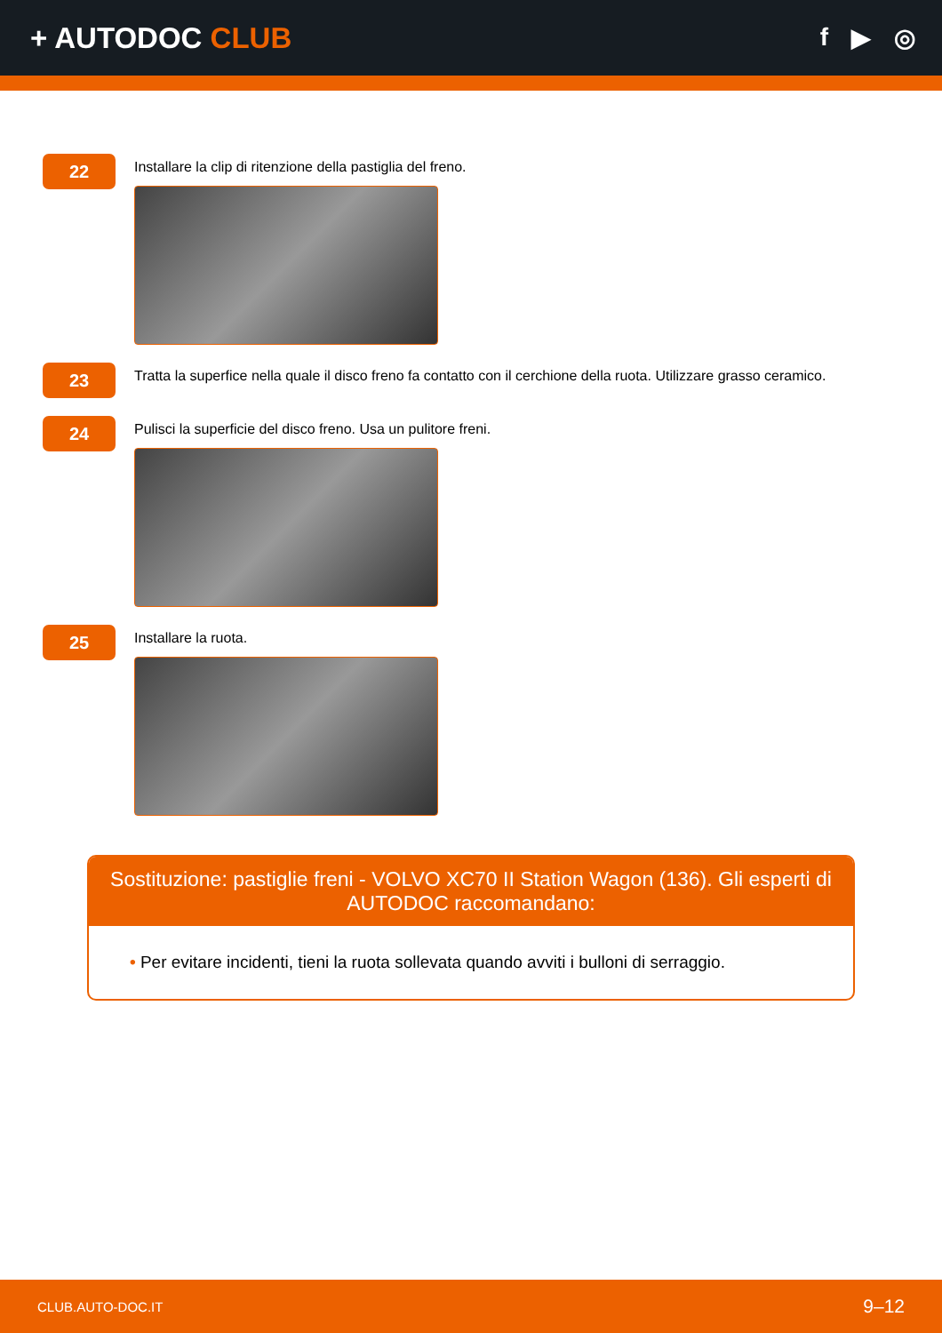+ AUTODOC CLUB
f ▶ ◎
22
Installare la clip di ritenzione della pastiglia del freno.
23
Tratta la superfice nella quale il disco freno fa contatto con il cerchione della ruota. Utilizzare grasso ceramico.
24
Pulisci la superficie del disco freno. Usa un pulitore freni.
25
Installare la ruota.
Sostituzione: pastiglie freni - VOLVO XC70 II Station Wagon (136). Gli esperti di AUTODOC raccomandano:
• Per evitare incidenti, tieni la ruota sollevata quando avviti i bulloni di serraggio.
CLUB.AUTO-DOC.IT 9–12